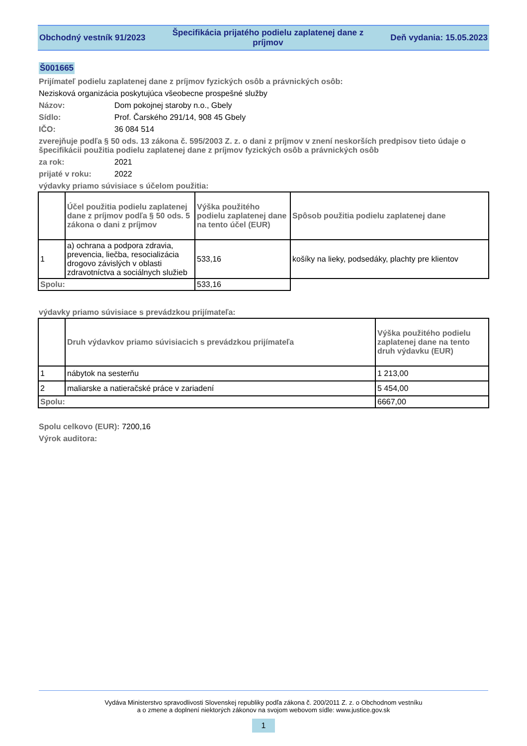Obchodný vestník 91/2023
Špecifikácia prijatého podielu zaplatenej dane z príjmov
Deň vydania: 15.05.2023
Š001665
Prijímateľ podielu zaplatenej dane z príjmov fyzických osôb a právnických osôb:
Nezisková organizácia poskytujúca všeobecne prospešné služby
Názov: Dom pokojnej staroby n.o., Gbely
Sídlo: Prof. Čarského 291/14, 908 45 Gbely
IČO: 36 084 514
zverejňuje podľa § 50 ods. 13 zákona č. 595/2003 Z. z. o dani z príjmov v znení neskorších predpisov tieto údaje o špecifikácii použitia podielu zaplatenej dane z príjmov fyzických osôb a právnických osôb
za rok: 2021
prijaté v roku: 2022
výdavky priamo súvisiace s účelom použitia:
| | Účel použitia podielu zaplatenej dane z príjmov podľa § 50 ods. 5 zákona o dani z príjmov | Výška použitého podielu zaplatenej dane na tento účel (EUR) | Spôsob použitia podielu zaplatenej dane |
| --- | --- | --- | --- |
| 1 | a) ochrana a podpora zdravia, prevencia, liečba, resocializácia drogovo závislých v oblasti zdravotníctva a sociálnych služieb | 533,16 | košíky na lieky, podsedáky, plachty pre klientov |
| Spolu: | | 533,16 | |
výdavky priamo súvisiace s prevádzkou prijímateľa:
| | Druh výdavkov priamo súvisiacich s prevádzkou prijímateľa | Výška použitého podielu zaplatenej dane na tento druh výdavku (EUR) |
| --- | --- | --- |
| 1 | nábytok na sesterňu | 1 213,00 |
| 2 | maliarske a natieračské práce v zariadení | 5 454,00 |
| Spolu: | | 6667,00 |
Spolu celkovo (EUR): 7200,16
Výrok auditora:
Vydáva Ministerstvo spravodlivosti Slovenskej republiky podľa zákona č. 200/2011 Z. z. o Obchodnom vestníku
a o zmene a doplnení niektorých zákonov na svojom webovom sídle: www.justice.gov.sk
1